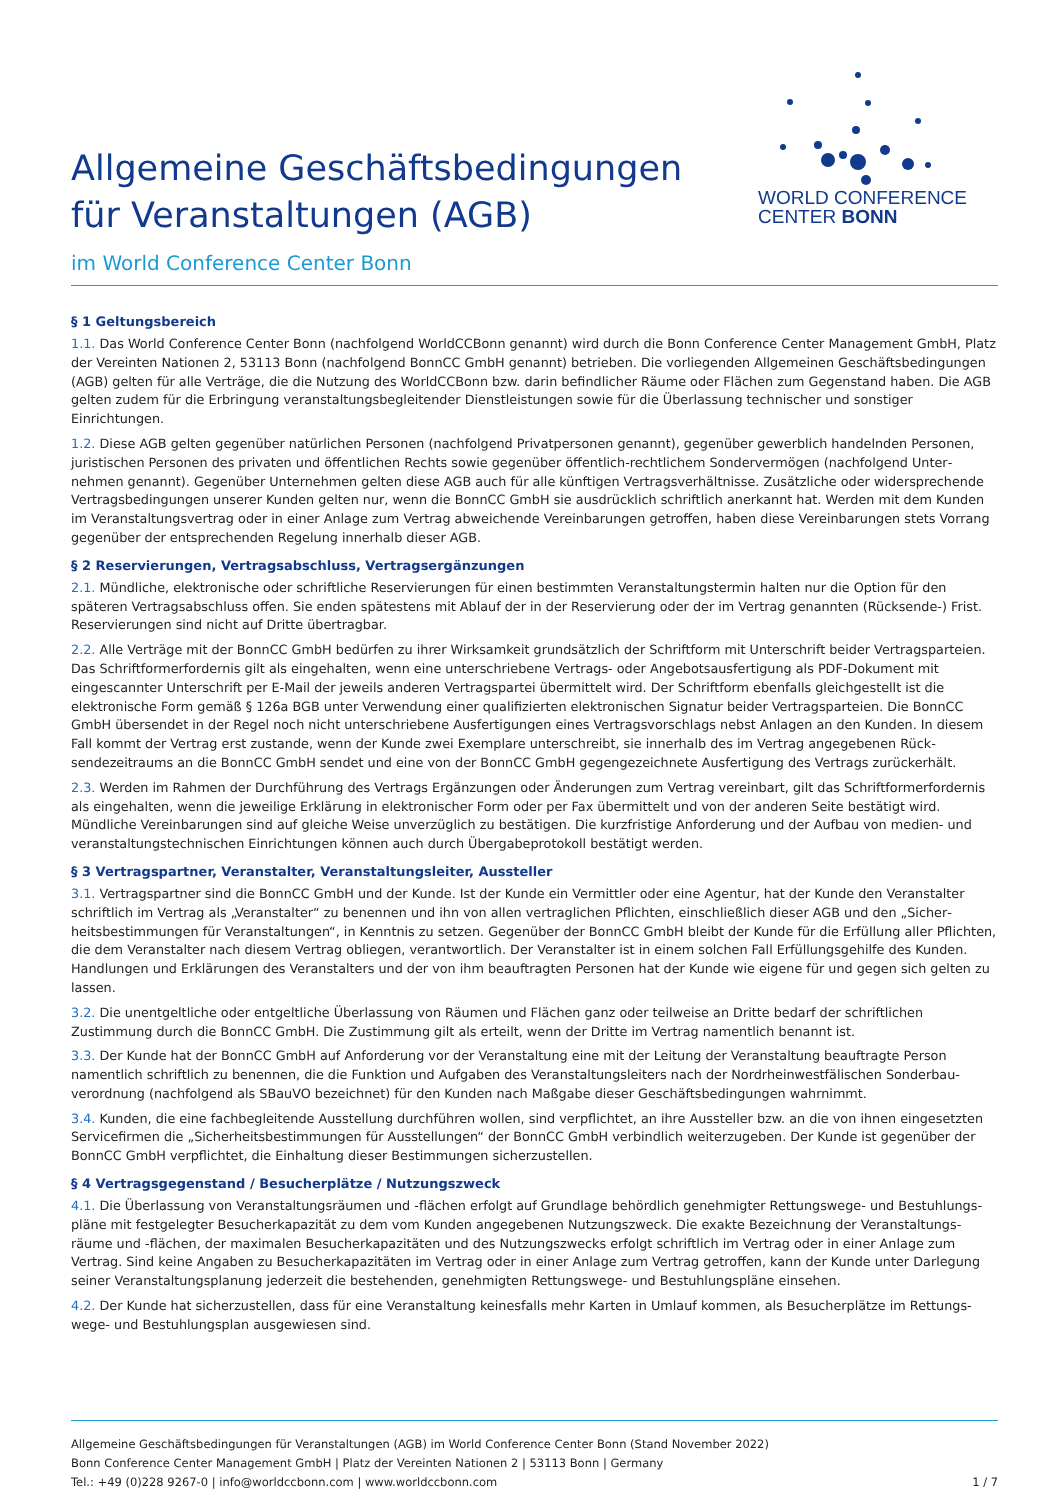Allgemeine Geschäftsbedingungen
für Veranstaltungen (AGB)
im World Conference Center Bonn
WORLD CONFERENCE
CENTER BONN
§ 1 Geltungsbereich
1.1. Das World Conference Center Bonn (nachfolgend WorldCCBonn genannt) wird durch die Bonn Conference Center Management GmbH, Platz der Vereinten Nationen 2, 53113 Bonn (nachfolgend BonnCC GmbH genannt) betrieben. Die vorliegenden Allgemeinen Geschäfts­bedingungen (AGB) gelten für alle Verträge, die die Nutzung des WorldCCBonn bzw. darin befindlicher Räume oder Flächen zum Gegen­stand haben. Die AGB gelten zudem für die Erbringung veranstaltungsbegleitender Dienstleistungen sowie für die Überlassung technischer und sonstiger Einrichtungen.
1.2. Diese AGB gelten gegenüber natürlichen Personen (nachfolgend Privatpersonen genannt), gegenüber gewerblich handelnden Personen, juristischen Personen des privaten und öffentlichen Rechts sowie gegenüber öffentlich-rechtlichem Sondervermögen (nachfolgend Unter­nehmen genannt). Gegenüber Unternehmen gelten diese AGB auch für alle künftigen Vertragsverhältnisse. Zusätzliche oder widersprechende Vertragsbedingungen unserer Kunden gelten nur, wenn die BonnCC GmbH sie ausdrücklich schriftlich anerkannt hat. Werden mit dem Kunden im Veranstaltungsvertrag oder in einer Anlage zum Vertrag abweichende Vereinbarungen getroffen, haben diese Vereinbarungen stets Vorrang gegenüber der entsprechenden Regelung innerhalb dieser AGB.
§ 2 Reservierungen, Vertragsabschluss, Vertragsergänzungen
2.1. Mündliche, elektronische oder schriftliche Reservierungen für einen bestimmten Veranstaltungstermin halten nur die Option für den späteren Vertragsabschluss offen. Sie enden spätestens mit Ablauf der in der Reservierung oder der im Vertrag genannten (Rücksende-) Frist. Reservierungen sind nicht auf Dritte übertragbar.
2.2. Alle Verträge mit der BonnCC GmbH bedürfen zu ihrer Wirksamkeit grundsätzlich der Schriftform mit Unterschrift beider Vertragspar­teien. Das Schriftformerfordernis gilt als eingehalten, wenn eine unterschriebene Vertrags- oder Angebotsausfertigung als PDF-Dokument mit eingescannter Unterschrift per E-Mail der jeweils anderen Vertragspartei übermittelt wird. Der Schriftform ebenfalls gleichgestellt ist die elektronische Form gemäß § 126a BGB unter Verwendung einer qualifizierten elektronischen Signatur beider Vertragsparteien. Die BonnCC GmbH übersendet in der Regel noch nicht unterschriebene Ausfertigungen eines Vertragsvorschlags nebst Anlagen an den Kunden. In die­sem Fall kommt der Vertrag erst zustande, wenn der Kunde zwei Exemplare unterschreibt, sie innerhalb des im Vertrag angegebenen Rück­sendezeitraums an die BonnCC GmbH sendet und eine von der BonnCC GmbH gegengezeichnete Ausfertigung des Vertrags zurückerhält.
2.3. Werden im Rahmen der Durchführung des Vertrags Ergänzungen oder Änderungen zum Vertrag vereinbart, gilt das Schriftformerfor­dernis als eingehalten, wenn die jeweilige Erklärung in elektronischer Form oder per Fax übermittelt und von der anderen Seite bestätigt wird. Mündliche Vereinbarungen sind auf gleiche Weise unverzüglich zu bestätigen. Die kurzfristige Anforderung und der Aufbau von medien- und veranstaltungstechnischen Einrichtungen können auch durch Übergabeprotokoll bestätigt werden.
§ 3 Vertragspartner, Veranstalter, Veranstaltungsleiter, Aussteller
3.1. Vertragspartner sind die BonnCC GmbH und der Kunde. Ist der Kunde ein Vermittler oder eine Agentur, hat der Kunde den Veranstalter schriftlich im Vertrag als „Veranstalter“ zu benennen und ihn von allen vertraglichen Pflichten, einschließlich dieser AGB und den „Sicher­heitsbestimmungen für Veranstaltungen“, in Kenntnis zu setzen. Gegenüber der BonnCC GmbH bleibt der Kunde für die Erfüllung aller Pflichten, die dem Veranstalter nach diesem Vertrag obliegen, verantwortlich. Der Veranstalter ist in einem solchen Fall Erfüllungsgehilfe des Kunden. Handlungen und Erklärungen des Veranstalters und der von ihm beauftragten Personen hat der Kunde wie eigene für und gegen sich gelten zu lassen.
3.2. Die unentgeltliche oder entgeltliche Überlassung von Räumen und Flächen ganz oder teilweise an Dritte bedarf der schriftlichen Zustimmung durch die BonnCC GmbH. Die Zustimmung gilt als erteilt, wenn der Dritte im Vertrag namentlich benannt ist.
3.3. Der Kunde hat der BonnCC GmbH auf Anforderung vor der Veranstaltung eine mit der Leitung der Veranstaltung beauftragte Person namentlich schriftlich zu benennen, die die Funktion und Aufgaben des Veranstaltungsleiters nach der Nordrheinwestfälischen Sonderbau­verordnung (nachfolgend als SBauVO bezeichnet) für den Kunden nach Maßgabe dieser Geschäftsbedingungen wahrnimmt.
3.4. Kunden, die eine fachbegleitende Ausstellung durchführen wollen, sind verpflichtet, an ihre Aussteller bzw. an die von ihnen eingesetzten Servicefirmen die „Sicherheitsbestimmungen für Ausstellungen“ der BonnCC GmbH verbindlich weiterzugeben. Der Kunde ist gegenüber der BonnCC GmbH verpflichtet, die Einhaltung dieser Bestimmungen sicherzustellen.
§ 4 Vertragsgegenstand / Besucherplätze / Nutzungszweck
4.1. Die Überlassung von Veranstaltungsräumen und -flächen erfolgt auf Grundlage behördlich genehmigter Rettungswege- und Bestuhlungs­pläne mit festgelegter Besucherkapazität zu dem vom Kunden angegebenen Nutzungszweck. Die exakte Bezeichnung der Veranstaltungs­räume und -flächen, der maximalen Besucherkapazitäten und des Nutzungszwecks erfolgt schriftlich im Vertrag oder in einer Anlage zum Vertrag. Sind keine Angaben zu Besucherkapazitäten im Vertrag oder in einer Anlage zum Vertrag getroffen, kann der Kunde unter Dar­legung seiner Veranstaltungsplanung jederzeit die bestehenden, genehmigten Rettungswege- und Bestuhlungspläne einsehen.
4.2. Der Kunde hat sicherzustellen, dass für eine Veranstaltung keinesfalls mehr Karten in Umlauf kommen, als Besucherplätze im Rettungs­wege- und Bestuhlungsplan ausgewiesen sind.
Allgemeine Geschäftsbedingungen für Veranstaltungen (AGB) im World Conference Center Bonn (Stand November 2022)
Bonn Conference Center Management GmbH | Platz der Vereinten Nationen 2 | 53113 Bonn | Germany
Tel.: +49 (0)228 9267-0 | info@worldccbonn.com | www.worldccbonn.com 1 / 7